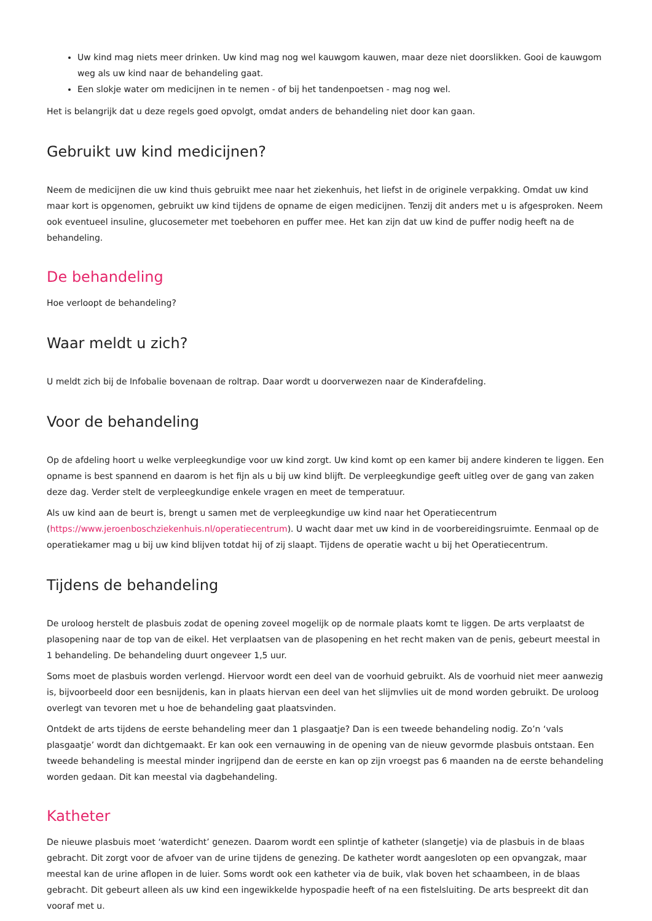Uw kind mag niets meer drinken. Uw kind mag nog wel kauwgom kauwen, maar deze niet doorslikken. Gooi de kauwgom weg als uw kind naar de behandeling gaat.
Een slokje water om medicijnen in te nemen - of bij het tandenpoetsen - mag nog wel.
Het is belangrijk dat u deze regels goed opvolgt, omdat anders de behandeling niet door kan gaan.
Gebruikt uw kind medicijnen?
Neem de medicijnen die uw kind thuis gebruikt mee naar het ziekenhuis, het liefst in de originele verpakking. Omdat uw kind maar kort is opgenomen, gebruikt uw kind tijdens de opname de eigen medicijnen. Tenzij dit anders met u is afgesproken. Neem ook eventueel insuline, glucosemeter met toebehoren en puffer mee. Het kan zijn dat uw kind de puffer nodig heeft na de behandeling.
De behandeling
Hoe verloopt de behandeling?
Waar meldt u zich?
U meldt zich bij de Infobalie bovenaan de roltrap. Daar wordt u doorverwezen naar de Kinderafdeling.
Voor de behandeling
Op de afdeling hoort u welke verpleegkundige voor uw kind zorgt. Uw kind komt op een kamer bij andere kinderen te liggen. Een opname is best spannend en daarom is het fijn als u bij uw kind blijft. De verpleegkundige geeft uitleg over de gang van zaken deze dag. Verder stelt de verpleegkundige enkele vragen en meet de temperatuur.
Als uw kind aan de beurt is, brengt u samen met de verpleegkundige uw kind naar het Operatiecentrum (https://www.jeroenboschziekenhuis.nl/operatiecentrum). U wacht daar met uw kind in de voorbereidingsruimte. Eenmaal op de operatiekamer mag u bij uw kind blijven totdat hij of zij slaapt. Tijdens de operatie wacht u bij het Operatiecentrum.
Tijdens de behandeling
De uroloog herstelt de plasbuis zodat de opening zoveel mogelijk op de normale plaats komt te liggen. De arts verplaatst de plasopening naar de top van de eikel. Het verplaatsen van de plasopening en het recht maken van de penis, gebeurt meestal in 1 behandeling. De behandeling duurt ongeveer 1,5 uur.
Soms moet de plasbuis worden verlengd. Hiervoor wordt een deel van de voorhuid gebruikt. Als de voorhuid niet meer aanwezig is, bijvoorbeeld door een besnijdenis, kan in plaats hiervan een deel van het slijmvlies uit de mond worden gebruikt. De uroloog overlegt van tevoren met u hoe de behandeling gaat plaatsvinden.
Ontdekt de arts tijdens de eerste behandeling meer dan 1 plasgaatje? Dan is een tweede behandeling nodig. Zo’n ‘vals plasgaatje’ wordt dan dichtgemaakt. Er kan ook een vernauwing in de opening van de nieuw gevormde plasbuis ontstaan. Een tweede behandeling is meestal minder ingrijpend dan de eerste en kan op zijn vroegst pas 6 maanden na de eerste behandeling worden gedaan. Dit kan meestal via dagbehandeling.
Katheter
De nieuwe plasbuis moet ‘waterdicht’ genezen. Daarom wordt een splintje of katheter (slangetje) via de plasbuis in de blaas gebracht. Dit zorgt voor de afvoer van de urine tijdens de genezing. De katheter wordt aangesloten op een opvangzak, maar meestal kan de urine aflopen in de luier. Soms wordt ook een katheter via de buik, vlak boven het schaambeen, in de blaas gebracht. Dit gebeurt alleen als uw kind een ingewikkelde hypospadie heeft of na een fistelsluiting. De arts bespreekt dit dan vooraf met u.